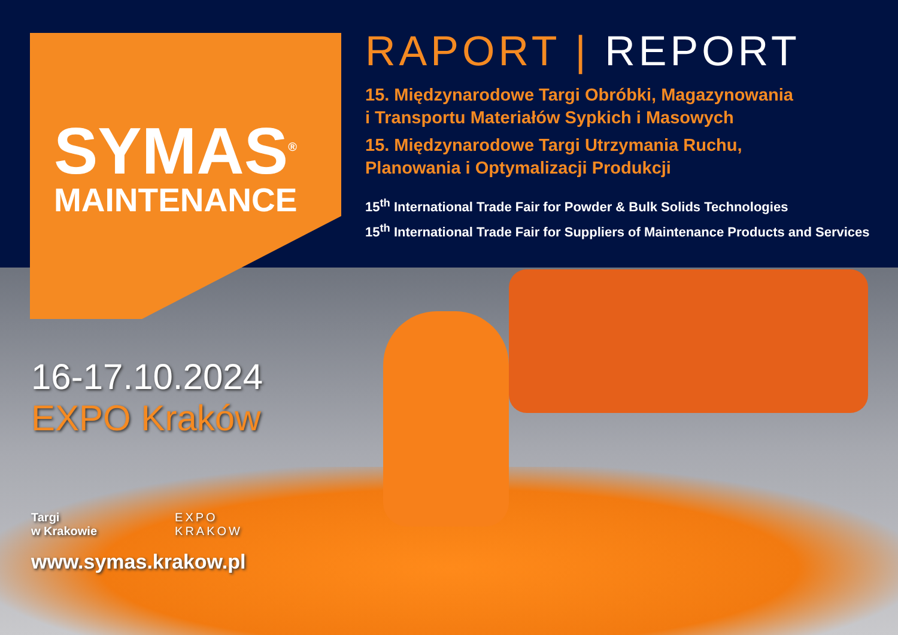SYMAS<sup>®</sup>
MAINTENANCE
RAPORT | REPORT
15. Międzynarodowe Targi Obróbki, Magazynowania
i Transportu Materiałów Sypkich i Masowych
15. Międzynarodowe Targi Utrzymania Ruchu,
Planowania i Optymalizacji Produkcji
15<sup>th</sup> International Trade Fair for Powder & Bulk Solids Technologies
15<sup>th</sup> International Trade Fair for Suppliers of Maintenance Products and Services
16-17.10.2024
EXPO Kraków
Targi
w Krakowie
EXPO
KRAKOW
www.symas.krakow.pl